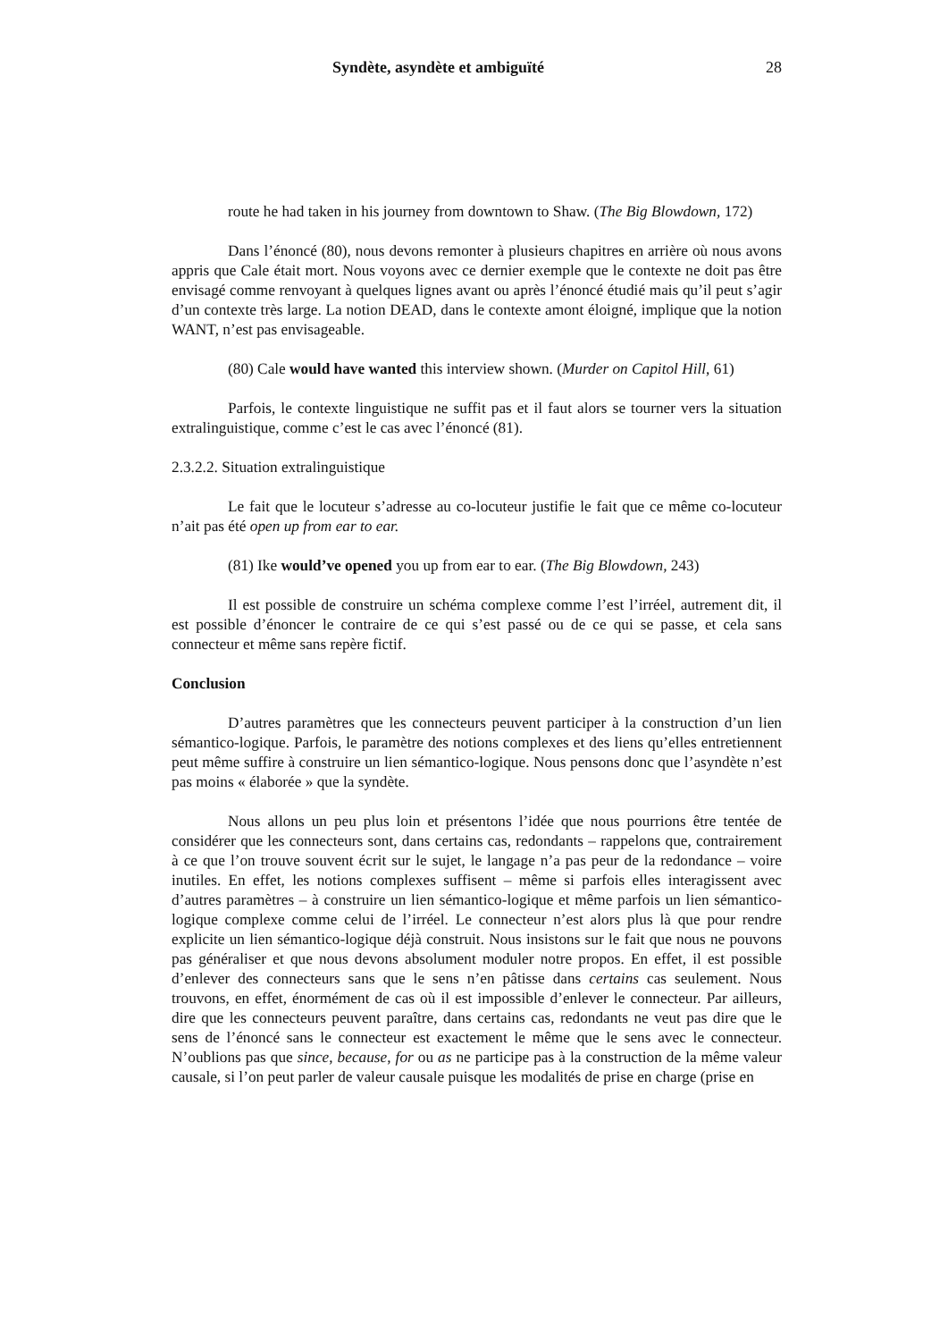Syndète, asyndète et ambiguïté 28
route he had taken in his journey from downtown to Shaw. (The Big Blowdown, 172)
Dans l’énoncé (80), nous devons remonter à plusieurs chapitres en arrière où nous avons appris que Cale était mort. Nous voyons avec ce dernier exemple que le contexte ne doit pas être envisagé comme renvoyant à quelques lignes avant ou après l’énoncé étudié mais qu’il peut s’agir d’un contexte très large. La notion DEAD, dans le contexte amont éloigné, implique que la notion WANT, n’est pas envisageable.
(80) Cale would have wanted this interview shown. (Murder on Capitol Hill, 61)
Parfois, le contexte linguistique ne suffit pas et il faut alors se tourner vers la situation extralinguistique, comme c’est le cas avec l’énoncé (81).
2.3.2.2. Situation extralinguistique
Le fait que le locuteur s’adresse au co-locuteur justifie le fait que ce même co-locuteur n’ait pas été open up from ear to ear.
(81) Ike would’ve opened you up from ear to ear. (The Big Blowdown, 243)
Il est possible de construire un schéma complexe comme l’est l’irréel, autrement dit, il est possible d’énoncer le contraire de ce qui s’est passé ou de ce qui se passe, et cela sans connecteur et même sans repère fictif.
Conclusion
D’autres paramètres que les connecteurs peuvent participer à la construction d’un lien sémantico-logique. Parfois, le paramètre des notions complexes et des liens qu’elles entretiennent peut même suffire à construire un lien sémantico-logique. Nous pensons donc que l’asyndète n’est pas moins « élaborée » que la syndète.
Nous allons un peu plus loin et présentons l’idée que nous pourrions être tentée de considérer que les connecteurs sont, dans certains cas, redondants – rappelons que, contrairement à ce que l’on trouve souvent écrit sur le sujet, le langage n’a pas peur de la redondance – voire inutiles. En effet, les notions complexes suffisent – même si parfois elles interagissent avec d’autres paramètres – à construire un lien sémantico-logique et même parfois un lien sémantico-logique complexe comme celui de l’irréel. Le connecteur n’est alors plus là que pour rendre explicite un lien sémantico-logique déjà construit. Nous insistons sur le fait que nous ne pouvons pas généraliser et que nous devons absolument moduler notre propos. En effet, il est possible d’enlever des connecteurs sans que le sens n’en pâtisse dans certains cas seulement. Nous trouvons, en effet, énormément de cas où il est impossible d’enlever le connecteur. Par ailleurs, dire que les connecteurs peuvent paraître, dans certains cas, redondants ne veut pas dire que le sens de l’énoncé sans le connecteur est exactement le même que le sens avec le connecteur. N’oublions pas que since, because, for ou as ne participe pas à la construction de la même valeur causale, si l’on peut parler de valeur causale puisque les modalités de prise en charge (prise en